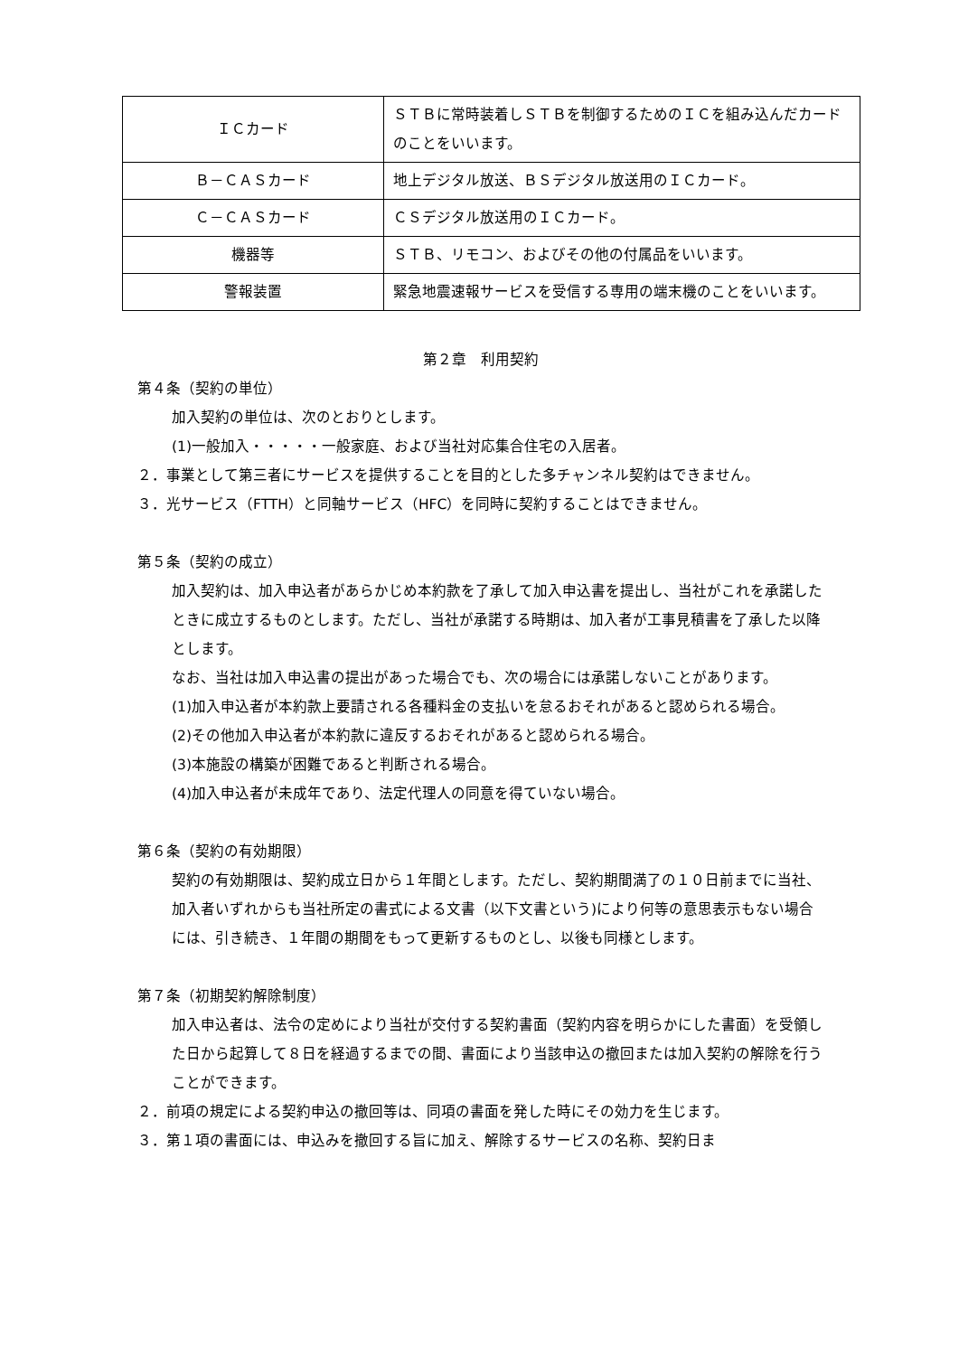| ＩＣカード | ＳＴＢに常時装着しＳＴＢを制御するためのＩＣを組み込んだカードのことをいいます。 |
| Ｂ－ＣＡＳカード | 地上デジタル放送、ＢＳデジタル放送用のＩＣカード。 |
| Ｃ－ＣＡＳカード | ＣＳデジタル放送用のＩＣカード。 |
| 機器等 | ＳＴＢ、リモコン、およびその他の付属品をいいます。 |
| 警報装置 | 緊急地震速報サービスを受信する専用の端末機のことをいいます。 |
第２章　利用契約
第４条（契約の単位）
加入契約の単位は、次のとおりとします。
(1)一般加入・・・・・一般家庭、および当社対応集合住宅の入居者。
２．事業として第三者にサービスを提供することを目的とした多チャンネル契約はできません。
３．光サービス（FTTH）と同軸サービス（HFC）を同時に契約することはできません。
第５条（契約の成立）
加入契約は、加入申込者があらかじめ本約款を了承して加入申込書を提出し、当社がこれを承諾したときに成立するものとします。ただし、当社が承諾する時期は、加入者が工事見積書を了承した以降とします。
なお、当社は加入申込書の提出があった場合でも、次の場合には承諾しないことがあります。
(1)加入申込者が本約款上要請される各種料金の支払いを怠るおそれがあると認められる場合。
(2)その他加入申込者が本約款に違反するおそれがあると認められる場合。
(3)本施設の構築が困難であると判断される場合。
(4)加入申込者が未成年であり、法定代理人の同意を得ていない場合。
第６条（契約の有効期限）
契約の有効期限は、契約成立日から１年間とします。ただし、契約期間満了の１０日前までに当社、加入者いずれからも当社所定の書式による文書（以下文書という)により何等の意思表示もない場合には、引き続き、１年間の期間をもって更新するものとし、以後も同様とします。
第７条（初期契約解除制度）
加入申込者は、法令の定めにより当社が交付する契約書面（契約内容を明らかにした書面）を受領した日から起算して８日を経過するまでの間、書面により当該申込の撤回または加入契約の解除を行うことができます。
２．前項の規定による契約申込の撤回等は、同項の書面を発した時にその効力を生じます。
３．第１項の書面には、申込みを撤回する旨に加え、解除するサービスの名称、契約日ま